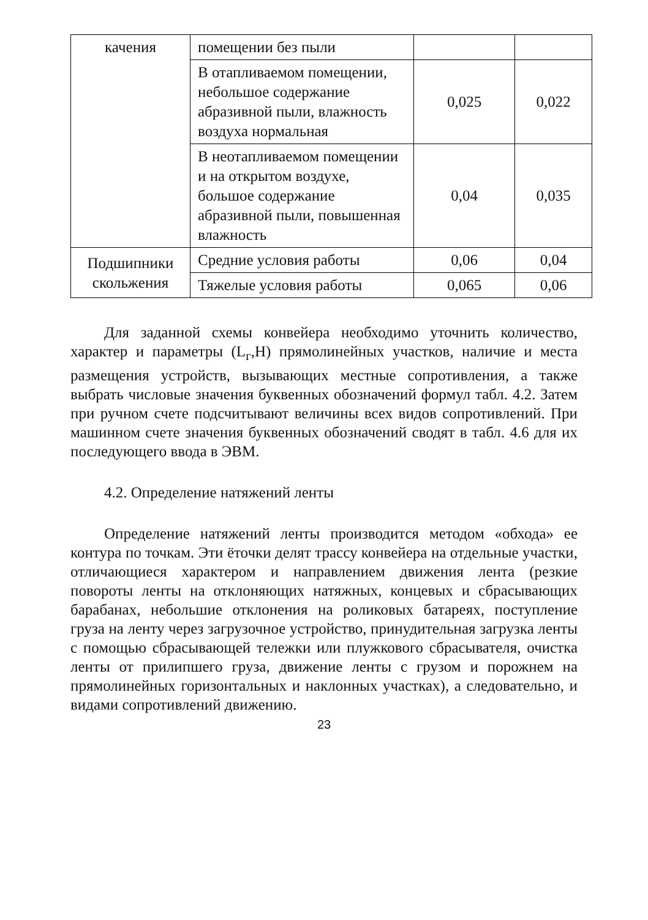| качения | помещении без пыли | | |
| | В отапливаемом помещении, небольшое содержание абразивной пыли, влажность воздуха нормальная | 0,025 | 0,022 |
| | В неотапливаемом помещении и на открытом воздухе, большое содержание абразивной пыли, повышенная влажность | 0,04 | 0,035 |
| Подшипники скольжения | Средние условия работы | 0,06 | 0,04 |
| | Тяжелые условия работы | 0,065 | 0,06 |
Для заданной схемы конвейера необходимо уточнить количество, характер и параметры (L<sub>г</sub>,H) прямолинейных участков, наличие и места размещения устройств, вызывающих местные сопротивления, а также выбрать числовые значения буквенных обозначений формул табл. 4.2. Затем при ручном счете подсчитывают величины всех видов сопротивлений. При машинном счете значения буквенных обозначений сводят в табл. 4.6 для их последующего ввода в ЭВМ.
4.2. Определение натяжений ленты
Определение натяжений ленты производится методом «обхода» ее контура по точкам. Эти ёточки делят трассу конвейера на отдельные участки, отличающиеся характером и направлением движения лента (резкие повороты ленты на отклоняющих натяжных, концевых и сбрасывающих барабанах, небольшие отклонения на роликовых батареях, поступление груза на ленту через загрузочное устройство, принудительная загрузка ленты с помощью сбрасывающей тележки или плужкового сбрасывателя, очистка ленты от прилипшего груза, движение ленты с грузом и порожнем на прямолинейных горизонтальных и наклонных участках), а следовательно, и видами сопротивлений движению.
23